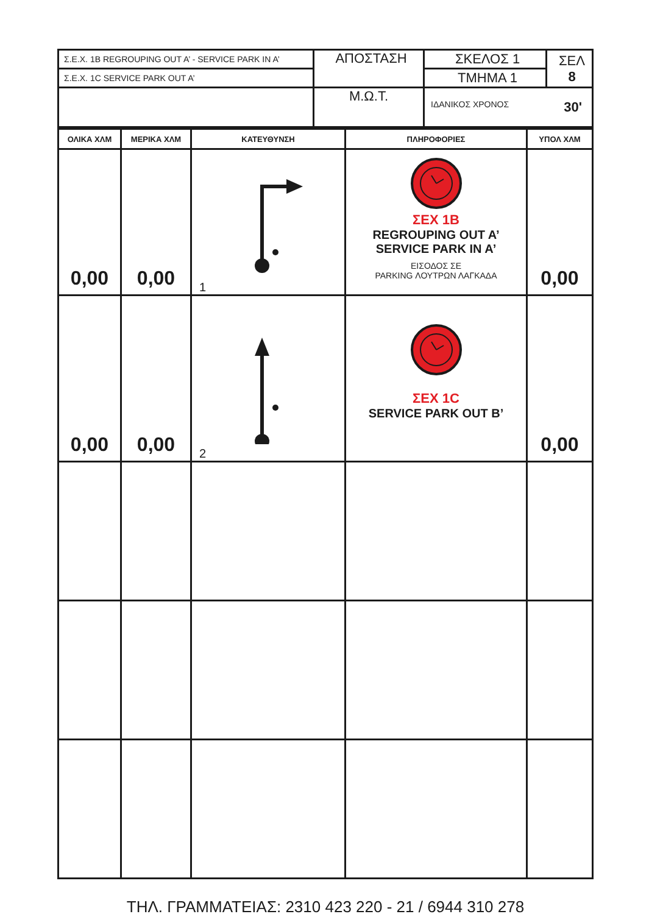| Σ.Ε.Χ. 1Β REGROUPING OUT A’ - SERVICE PARK IN A’ | ΑΠΟΣΤΑΣΗ | ΣΚΕΛΟΣ 1 | ΣΕΛ 8 |
| Σ.Ε.Χ. 1C SERVICE PARK OUT A’ | | ΤΜΗΜΑ 1 | |
| | Μ.Ω.Τ. | ΙΔΑΝΙΚΟΣ ΧΡΟΝΟΣ 30' | |
| ΟΛΙΚΑ ΧΛΜ | ΜΕΡΙΚΑ ΧΛΜ | ΚΑΤΕΥΘΥΝΣΗ | ΠΛΗΡΟΦΟΡΙΕΣ | ΥΠΟΛ ΧΛΜ |
| --- | --- | --- | --- | --- |
| 0,00 | 0,00 | 1 | ΣΕΧ 1Β REGROUPING OUT A’ SERVICE PARK IN A’ ΕΙΣΟΔΟΣ ΣΕ PARKING ΛΟΥΤΡΩΝ ΛΑΓΚΑΔΑ | 0,00 |
| 0,00 | 0,00 | 2 | ΣΕΧ 1C SERVICE PARK OUT B’ | 0,00 |
ΤΗΛ. ΓΡΑΜΜΑΤΕΙΑΣ: 2310 423 220 - 21 / 6944 310 278